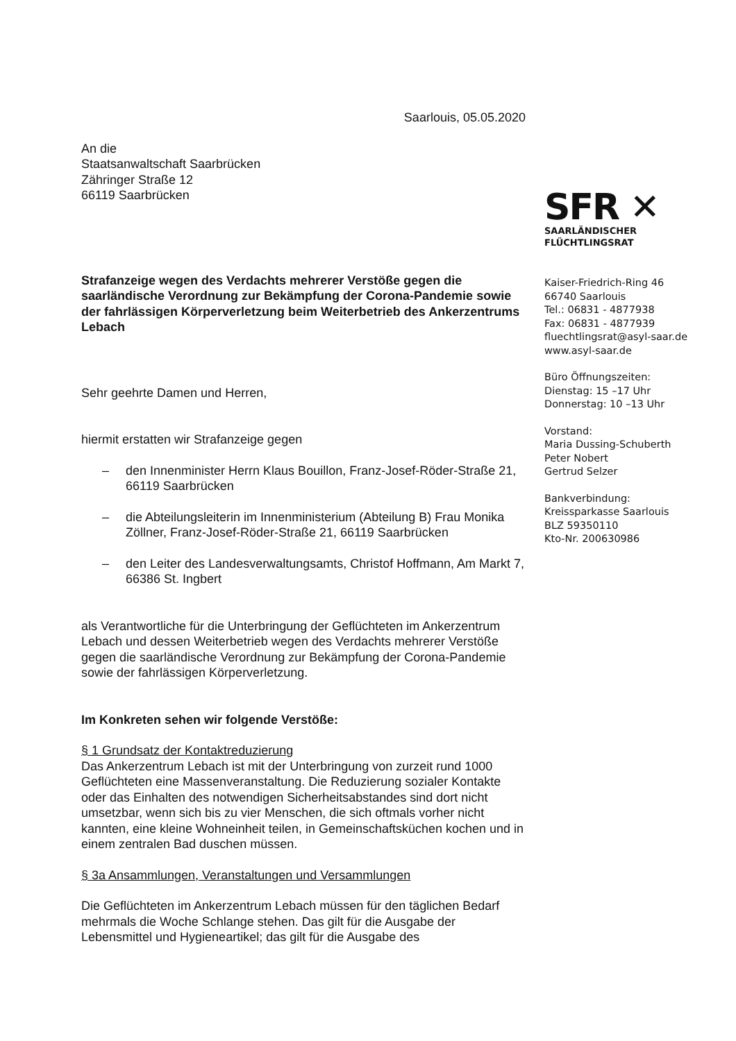Saarlouis, 05.05.2020
An die
Staatsanwaltschaft Saarbrücken
Zähringer Straße 12
66119 Saarbrücken
Strafanzeige wegen des Verdachts mehrerer Verstöße gegen die saarländische Verordnung zur Bekämpfung der Corona-Pandemie sowie der fahrlässigen Körperverletzung beim Weiterbetrieb des Ankerzentrums Lebach
Sehr geehrte Damen und Herren,
hiermit erstatten wir Strafanzeige gegen
– den Innenminister Herrn Klaus Bouillon, Franz-Josef-Röder-Straße 21, 66119 Saarbrücken
– die Abteilungsleiterin im Innenministerium (Abteilung B) Frau Monika Zöllner, Franz-Josef-Röder-Straße 21, 66119 Saarbrücken
– den Leiter des Landesverwaltungsamts, Christof Hoffmann, Am Markt 7, 66386 St. Ingbert
als Verantwortliche für die Unterbringung der Geflüchteten im Ankerzentrum Lebach und dessen Weiterbetrieb wegen des Verdachts mehrerer Verstöße gegen die saarländische Verordnung zur Bekämpfung der Corona-Pandemie sowie der fahrlässigen Körperverletzung.
Im Konkreten sehen wir folgende Verstöße:
§ 1 Grundsatz der Kontaktreduzierung
Das Ankerzentrum Lebach ist mit der Unterbringung von zurzeit rund 1000 Geflüchteten eine Massenveranstaltung. Die Reduzierung sozialer Kontakte oder das Einhalten des notwendigen Sicherheitsabstandes sind dort nicht umsetzbar, wenn sich bis zu vier Menschen, die sich oftmals vorher nicht kannten, eine kleine Wohneinheit teilen, in Gemeinschaftsküchen kochen und in einem zentralen Bad duschen müssen.
§ 3a Ansammlungen, Veranstaltungen und Versammlungen
Die Geflüchteten im Ankerzentrum Lebach müssen für den täglichen Bedarf mehrmals die Woche Schlange stehen. Das gilt für die Ausgabe der Lebensmittel und Hygieneartikel; das gilt für die Ausgabe des
SFR ✕
SAARLÄNDISCHER
FLÜCHTLINGSRAT
Kaiser-Friedrich-Ring 46
66740 Saarlouis
Tel.: 06831 - 4877938
Fax: 06831 - 4877939
fluechtlingsrat@asyl-saar.de
www.asyl-saar.de
Büro Öffnungszeiten:
Dienstag: 15 –17 Uhr
Donnerstag: 10 –13 Uhr
Vorstand:
Maria Dussing-Schuberth
Peter Nobert
Gertrud Selzer
Bankverbindung:
Kreissparkasse Saarlouis
BLZ 59350110
Kto-Nr. 200630986